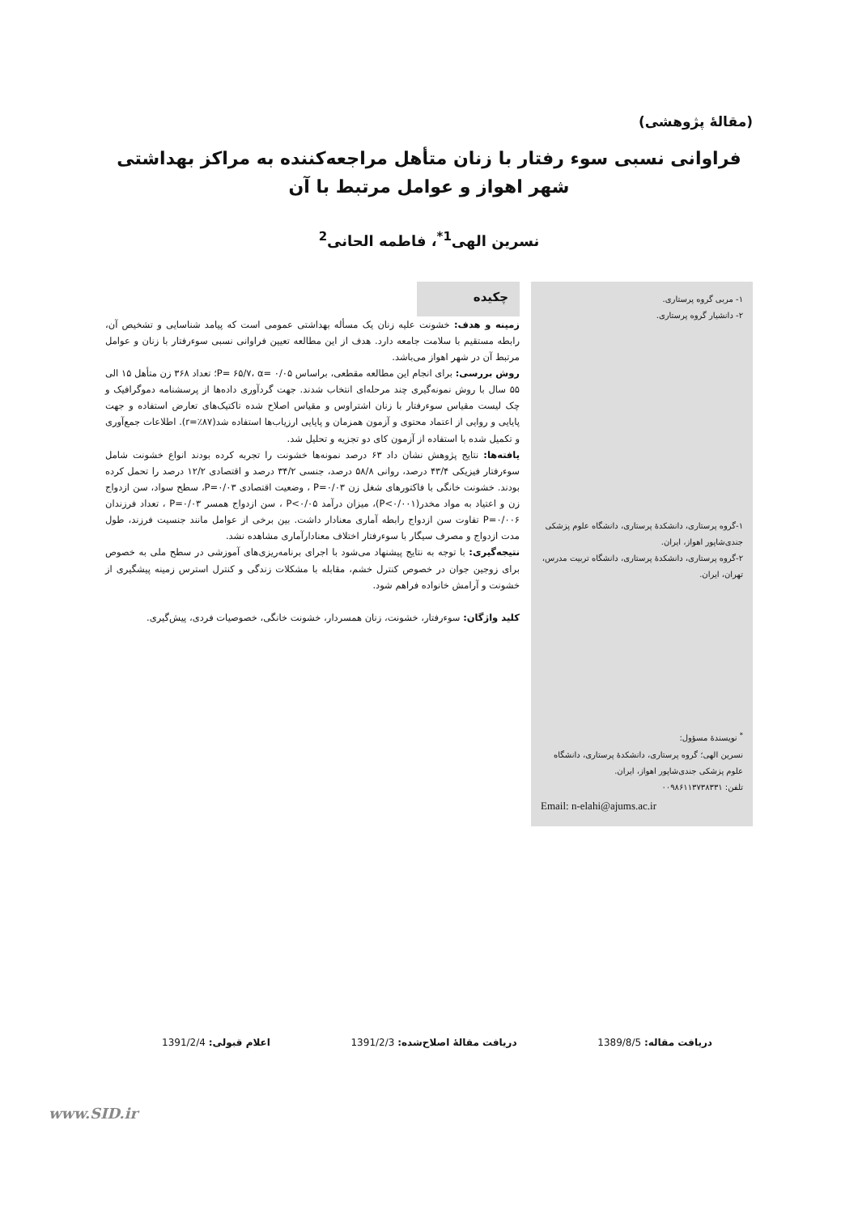(مقالهٔ پژوهشی)
فراوانی نسبی سوء رفتار با زنان متأهل مراجعه‌کننده به مراکز بهداشتی شهر اهواز و عوامل مرتبط با آن
نسرین الهی<sup>1*</sup>، فاطمه الحانی<sup>2</sup>
۱- مربی گروه پرستاری.
۲- دانشیار گروه پرستاری.
۱-گروه پرستاری، دانشکدهٔ پرستاری، دانشگاه علوم پزشکی جندی‌شاپور اهواز، ایران.
۲-گروه پرستاری، دانشکدهٔ پرستاری، دانشگاه تربیت مدرس، تهران، ایران.
<sup>*</sup> نویسندهٔ مسؤول:
نسرین الهی؛ گروه پرستاری، دانشکدهٔ پرستاری، دانشگاه علوم پزشکی جندی‌شاپور اهواز، ایران.
تلفن: ۰۰۹۸۶۱۱۳۷۳۸۳۳۱
Email: n-elahi@ajums.ac.ir
چکیده
زمینه و هدف: خشونت علیه زنان یک مسأله بهداشتی عمومی است که پیامد شناسایی و تشخیص آن، رابطه مستقیم با سلامت جامعه دارد. هدف از این مطالعه تعیین فراوانی نسبی سوءرفتار با زنان و عوامل مرتبط آن در شهر اهواز می‌باشد.
روش بررسی: برای انجام این مطالعه مقطعی، براساس P= ۶۵/۷، α= ۰/۰۵؛ تعداد ۳۶۸ زن متأهل ۱۵ الی ۵۵ سال با روش نمونه‌گیری چند مرحله‌ای انتخاب شدند. جهت گردآوری داده‌ها از پرسشنامه دموگرافیک و چک لیست مقیاس سوءرفتار با زنان اشتراوس و مقیاس اصلاح شده تاکتیک‌های تعارض استفاده و جهت پایایی و روایی از اعتماد محتوی و آزمون همزمان و پایایی ارزیاب‌ها استفاده شد(r=٪۸۷). اطلاعات جمع‌آوری و تکمیل شده با استفاده از آزمون کای دو تجزیه و تحلیل شد.
یافته‌ها: نتایج پژوهش نشان داد ۶۳ درصد نمونه‌ها خشونت را تجربه کرده بودند انواع خشونت شامل سوءرفتار فیزیکی ۴۳/۴ درصد، روانی ۵۸/۸ درصد، جنسی ۳۴/۲ درصد و اقتصادی ۱۲/۲ درصد را تحمل کرده بودند. خشونت خانگی با فاکتورهای شغل زن P=۰/۰۳ ، وضعیت اقتصادی P=۰/۰۳، سطح سواد، سن ازدواج زن و اعتیاد به مواد مخدر(P<۰/۰۰۱)، میزان درآمد P<۰/۰۵ ، سن ازدواج همسر P=۰/۰۳ ، تعداد فرزندان P=۰/۰۰۶ تفاوت سن ازدواج رابطه آماری معنادار داشت. بین برخی از عوامل مانند جنسیت فرزند، طول مدت ازدواج و مصرف سیگار با سوءرفتار اختلاف معنادارآماری مشاهده نشد.
نتیجه‌گیری: با توجه به نتایج پیشنهاد می‌شود با اجرای برنامه‌ریزی‌های آموزشی در سطح ملی به خصوص برای زوجین جوان در خصوص کنترل خشم، مقابله با مشکلات زندگی و کنترل استرس زمینه پیشگیری از خشونت و آرامش خانواده فراهم شود.
کلید واژگان: سوءرفتار، خشونت، زنان همسردار، خشونت خانگی، خصوصیات فردی، پیش‌گیری.
دریافت مقاله: 1389/8/5 دریافت مقالهٔ اصلاح‌شده: 1391/2/3 اعلام قبولی: 1391/2/4
www.SID.ir